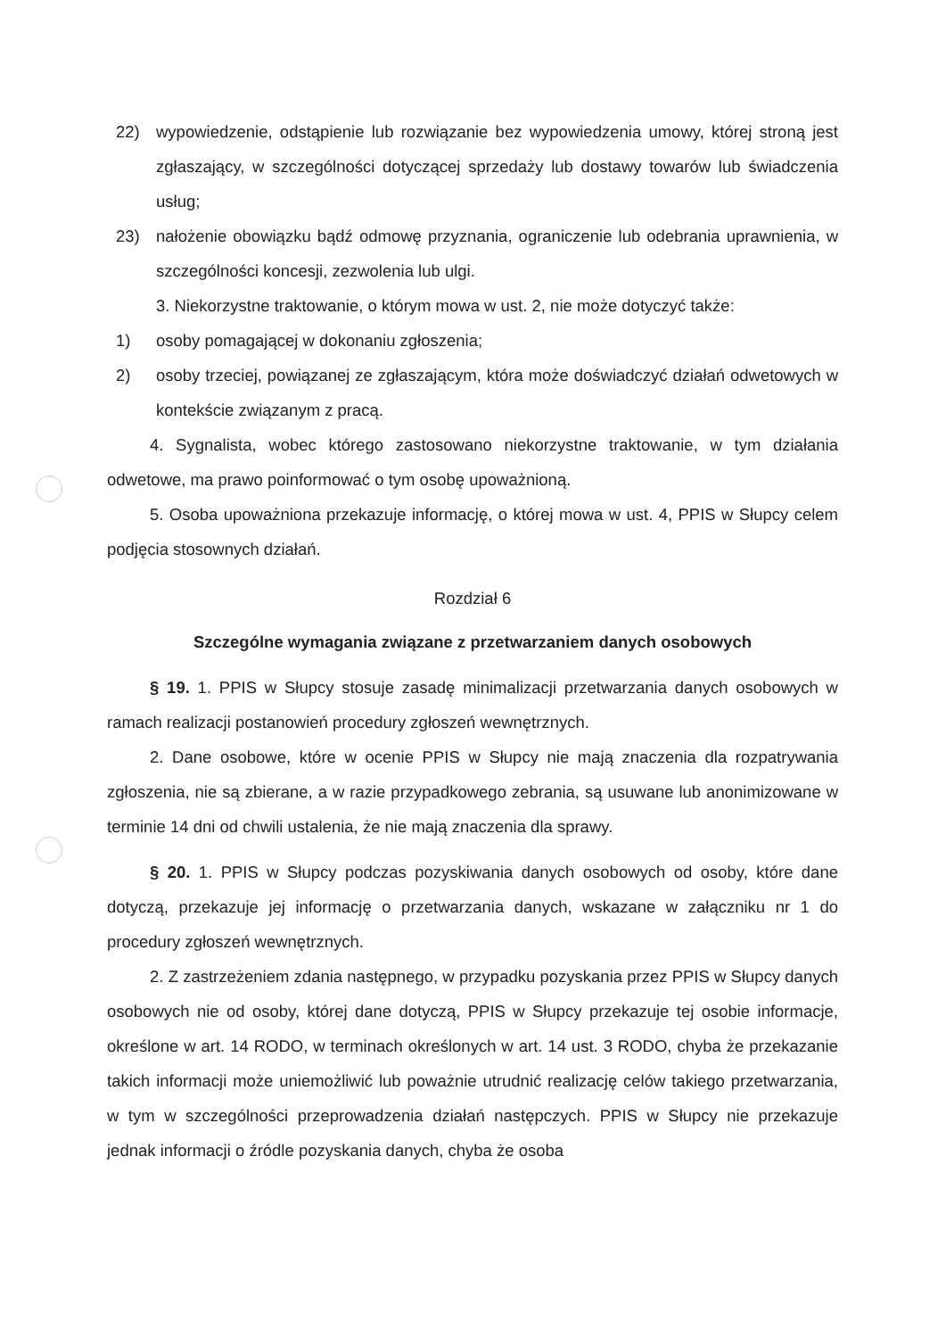22) wypowiedzenie, odstąpienie lub rozwiązanie bez wypowiedzenia umowy, której stroną jest zgłaszający, w szczególności dotyczącej sprzedaży lub dostawy towarów lub świadczenia usług;
23) nałożenie obowiązku bądź odmowę przyznania, ograniczenie lub odebrania uprawnienia, w szczególności koncesji, zezwolenia lub ulgi.
3. Niekorzystne traktowanie, o którym mowa w ust. 2, nie może dotyczyć także:
1) osoby pomagającej w dokonaniu zgłoszenia;
2) osoby trzeciej, powiązanej ze zgłaszającym, która może doświadczyć działań odwetowych w kontekście związanym z pracą.
4. Sygnalista, wobec którego zastosowano niekorzystne traktowanie, w tym działania odwetowe, ma prawo poinformować o tym osobę upoważnioną.
5. Osoba upoważniona przekazuje informację, o której mowa w ust. 4, PPIS w Słupcy celem podjęcia stosownych działań.
Rozdział 6
Szczególne wymagania związane z przetwarzaniem danych osobowych
§ 19. 1. PPIS w Słupcy stosuje zasadę minimalizacji przetwarzania danych osobowych w ramach realizacji postanowień procedury zgłoszeń wewnętrznych.
2. Dane osobowe, które w ocenie PPIS w Słupcy nie mają znaczenia dla rozpatrywania zgłoszenia, nie są zbierane, a w razie przypadkowego zebrania, są usuwane lub anonimizowane w terminie 14 dni od chwili ustalenia, że nie mają znaczenia dla sprawy.
§ 20. 1. PPIS w Słupcy podczas pozyskiwania danych osobowych od osoby, które dane dotyczą, przekazuje jej informację o przetwarzania danych, wskazane w załączniku nr 1 do procedury zgłoszeń wewnętrznych.
2. Z zastrzeżeniem zdania następnego, w przypadku pozyskania przez PPIS w Słupcy danych osobowych nie od osoby, której dane dotyczą, PPIS w Słupcy przekazuje tej osobie informacje, określone w art. 14 RODO, w terminach określonych w art. 14 ust. 3 RODO, chyba że przekazanie takich informacji może uniemożliwić lub poważnie utrudnić realizację celów takiego przetwarzania, w tym w szczególności przeprowadzenia działań następczych. PPIS w Słupcy nie przekazuje jednak informacji o źródle pozyskania danych, chyba że osoba